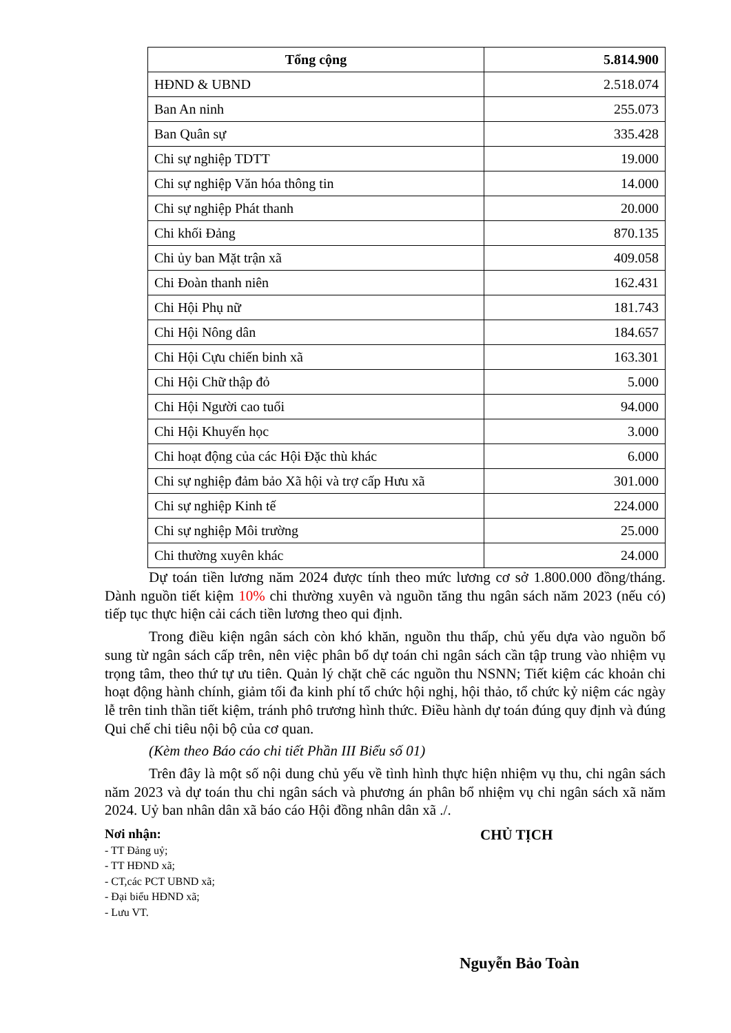| Tổng cộng | 5.814.900 |
| --- | --- |
| HĐND & UBND | 2.518.074 |
| Ban An ninh | 255.073 |
| Ban Quân sự | 335.428 |
| Chi sự nghiệp TDTT | 19.000 |
| Chi sự nghiệp Văn hóa thông tin | 14.000 |
| Chi sự nghiệp Phát thanh | 20.000 |
| Chi khối Đảng | 870.135 |
| Chi ủy ban Mặt trận xã | 409.058 |
| Chi Đoàn thanh niên | 162.431 |
| Chi Hội Phụ nữ | 181.743 |
| Chi Hội Nông dân | 184.657 |
| Chi Hội Cựu chiến binh xã | 163.301 |
| Chi Hội Chữ thập đỏ | 5.000 |
| Chi Hội Người cao tuổi | 94.000 |
| Chi Hội Khuyến học | 3.000 |
| Chi hoạt động của các Hội Đặc thù khác | 6.000 |
| Chi sự nghiệp đảm bảo Xã hội và trợ cấp Hưu xã | 301.000 |
| Chi sự nghiệp Kinh tế | 224.000 |
| Chi sự nghiệp Môi trường | 25.000 |
| Chi thường xuyên khác | 24.000 |
Dự toán tiền lương năm 2024 được tính theo mức lương cơ sở 1.800.000 đồng/tháng. Dành nguồn tiết kiệm 10% chi thường xuyên và nguồn tăng thu ngân sách năm 2023 (nếu có) tiếp tục thực hiện cải cách tiền lương theo qui định.
Trong điều kiện ngân sách còn khó khăn, nguồn thu thấp, chủ yếu dựa vào nguồn bổ sung từ ngân sách cấp trên, nên việc phân bổ dự toán chi ngân sách cần tập trung vào nhiệm vụ trọng tâm, theo thứ tự ưu tiên. Quản lý chặt chẽ các nguồn thu NSNN; Tiết kiệm các khoản chi hoạt động hành chính, giảm tối đa kinh phí tổ chức hội nghị, hội thảo, tổ chức kỷ niệm các ngày lễ trên tinh thần tiết kiệm, tránh phô trương hình thức. Điều hành dự toán đúng quy định và đúng Qui chế chi tiêu nội bộ của cơ quan.
(Kèm theo Báo cáo chi tiết Phần III Biểu số 01)
Trên đây là một số nội dung chủ yếu về tình hình thực hiện nhiệm vụ thu, chi ngân sách năm 2023 và dự toán thu chi ngân sách và phương án phân bổ nhiệm vụ chi ngân sách xã năm 2024. Uỷ ban nhân dân xã báo cáo Hội đồng nhân dân xã ./.
Nơi nhận:
- TT Đảng uỷ;
- TT HĐND xã;
- CT,các PCT UBND xã;
- Đại biểu HĐND xã;
- Lưu VT.
CHỦ TỊCH
Nguyễn Bảo Toàn